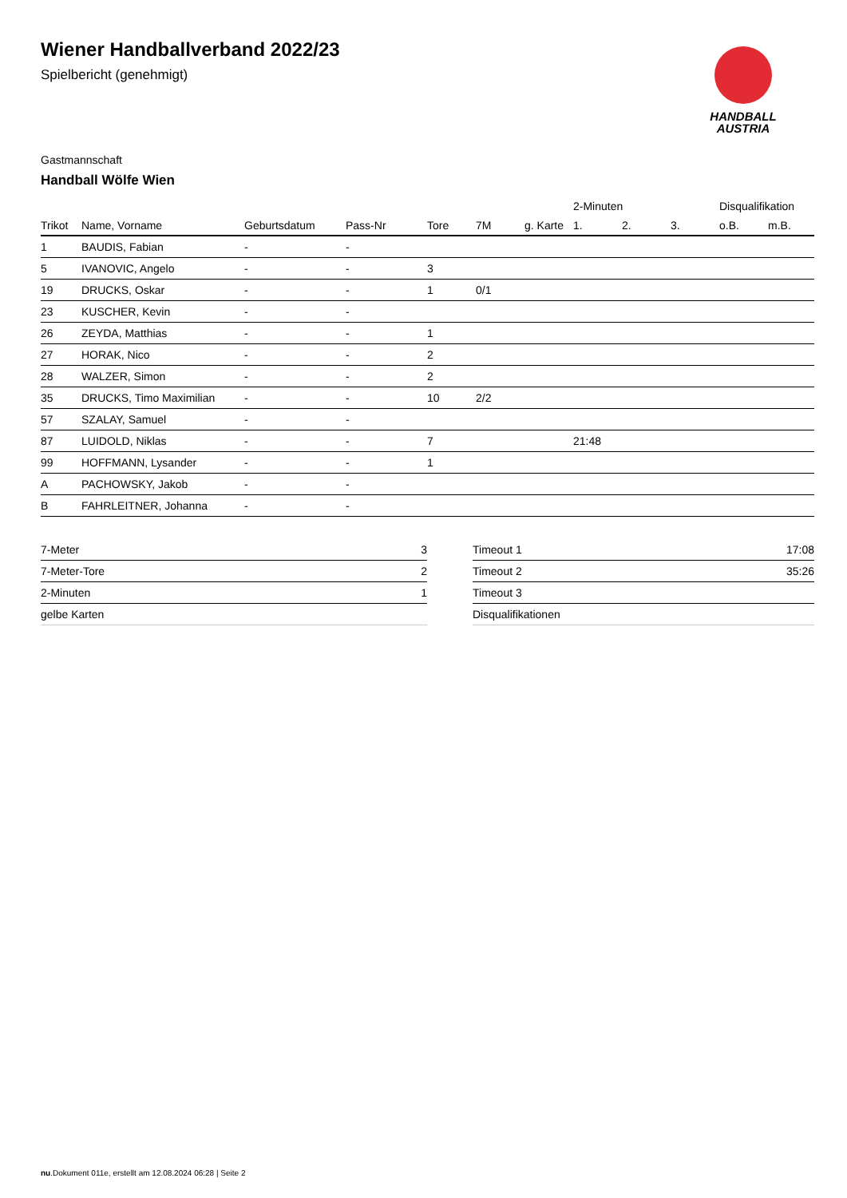HANDBALL
AUSTRIA
Wiener Handballverband 2022/23
Spielbericht (genehmigt)
Gastmannschaft
Handball Wölfe Wien
| | | | | | | | 2-Minuten | | | Disqualifikation | |
| --- | --- | --- | --- | --- | --- | --- | --- | --- | --- | --- | --- |
| Trikot | Name, Vorname | Geburtsdatum | Pass-Nr | Tore | 7M | g. Karte | 1. | 2. | 3. | o.B. | m.B. |
| 1 | BAUDIS, Fabian | - | - | | | | | | | | |
| 5 | IVANOVIC, Angelo | - | - | 3 | | | | | | | |
| 19 | DRUCKS, Oskar | - | - | 1 | 0/1 | | | | | | |
| 23 | KUSCHER, Kevin | - | - | | | | | | | | |
| 26 | ZEYDA, Matthias | - | - | 1 | | | | | | | |
| 27 | HORAK, Nico | - | - | 2 | | | | | | | |
| 28 | WALZER, Simon | - | - | 2 | | | | | | | |
| 35 | DRUCKS, Timo Maximilian | - | - | 10 | 2/2 | | | | | | |
| 57 | SZALAY, Samuel | - | - | | | | | | | | |
| 87 | LUIDOLD, Niklas | - | - | 7 | | | 21:48 | | | | |
| 99 | HOFFMANN, Lysander | - | - | 1 | | | | | | | |
| A | PACHOWSKY, Jakob | - | - | | | | | | | | |
| B | FAHRLEITNER, Johanna | - | - | | | | | | | | |
| 7-Meter | 3 |
| 7-Meter-Tore | 2 |
| 2-Minuten | 1 |
| gelbe Karten | |
| Timeout 1 | 17:08 |
| Timeout 2 | 35:26 |
| Timeout 3 | |
| Disqualifikationen | |
nu.Dokument 011e, erstellt am 12.08.2024 06:28 | Seite 2